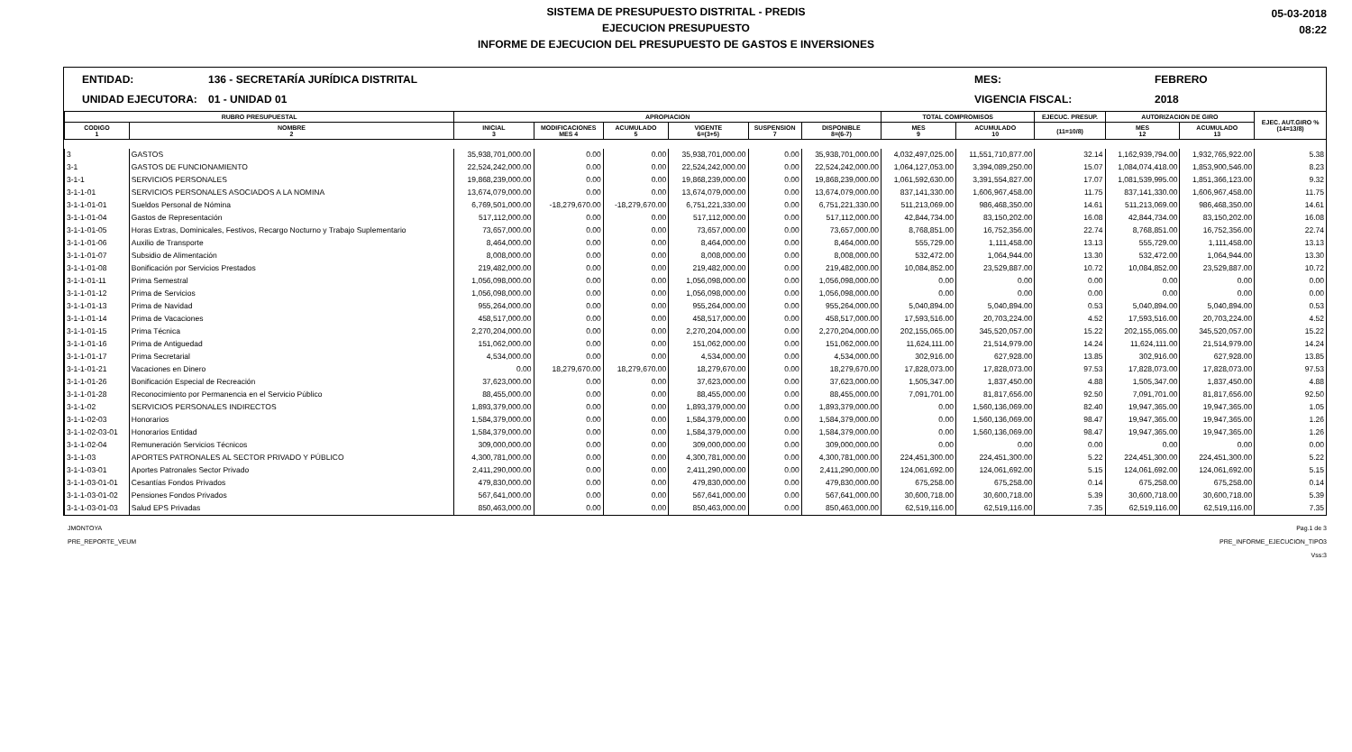SISTEMA DE PRESUPUESTO DISTRITAL - PREDIS
EJECUCION PRESUPUESTO
INFORME DE EJECUCION DEL PRESUPUESTO DE GASTOS E INVERSIONES
05-03-2018
08:22
ENTIDAD: 136 - SECRETARÍA JURÍDICA DISTRITAL MES: FEBRERO UNIDAD EJECUTORA: 01 - UNIDAD 01 VIGENCIA FISCAL: 2018
| RUBRO PRESUPUESTAL | | APROPIACION | | | | | | TOTAL COMPROMISOS | | EJECUC. PRESUP. | AUTORIZACION DE GIRO | | EJEC. AUT.GIRO % (14=13/8) |
| --- | --- | --- | --- | --- | --- | --- | --- | --- | --- | --- | --- | --- | --- |
| CODIGO 1 | NOMBRE 2 | INICIAL 3 | MODIFICACIONES MES 4 | ACUMULADO 5 | VIGENTE 6=(3+5) | SUSPENSION 7 | DISPONIBLE 8=(6-7) | MES 9 | ACUMULADO 10 | (11=10/8) | MES 12 | ACUMULADO 13 | |
| 3 | GASTOS | 35,938,701,000.00 | 0.00 | 0.00 | 35,938,701,000.00 | 0.00 | 35,938,701,000.00 | 4,032,497,025.00 | 11,551,710,877.00 | 32.14 | 1,162,939,794.00 | 1,932,765,922.00 | 5.38 |
| 3-1 | GASTOS DE FUNCIONAMIENTO | 22,524,242,000.00 | 0.00 | 0.00 | 22,524,242,000.00 | 0.00 | 22,524,242,000.00 | 1,064,127,053.00 | 3,394,089,250.00 | 15.07 | 1,084,074,418.00 | 1,853,900,546.00 | 8.23 |
| 3-1-1 | SERVICIOS PERSONALES | 19,868,239,000.00 | 0.00 | 0.00 | 19,868,239,000.00 | 0.00 | 19,868,239,000.00 | 1,061,592,630.00 | 3,391,554,827.00 | 17.07 | 1,081,539,995.00 | 1,851,366,123.00 | 9.32 |
| 3-1-1-01 | SERVICIOS PERSONALES ASOCIADOS A LA NOMINA | 13,674,079,000.00 | 0.00 | 0.00 | 13,674,079,000.00 | 0.00 | 13,674,079,000.00 | 837,141,330.00 | 1,606,967,458.00 | 11.75 | 837,141,330.00 | 1,606,967,458.00 | 11.75 |
| 3-1-1-01-01 | Sueldos Personal de Nómina | 6,769,501,000.00 | -18,279,670.00 | -18,279,670.00 | 6,751,221,330.00 | 0.00 | 6,751,221,330.00 | 511,213,069.00 | 986,468,350.00 | 14.61 | 511,213,069.00 | 986,468,350.00 | 14.61 |
| 3-1-1-01-04 | Gastos de Representación | 517,112,000.00 | 0.00 | 0.00 | 517,112,000.00 | 0.00 | 517,112,000.00 | 42,844,734.00 | 83,150,202.00 | 16.08 | 42,844,734.00 | 83,150,202.00 | 16.08 |
| 3-1-1-01-05 | Horas Extras, Dominicales, Festivos, Recargo Nocturno y Trabajo Suplementario | 73,657,000.00 | 0.00 | 0.00 | 73,657,000.00 | 0.00 | 73,657,000.00 | 8,768,851.00 | 16,752,356.00 | 22.74 | 8,768,851.00 | 16,752,356.00 | 22.74 |
| 3-1-1-01-06 | Auxilio de Transporte | 8,464,000.00 | 0.00 | 0.00 | 8,464,000.00 | 0.00 | 8,464,000.00 | 555,729.00 | 1,111,458.00 | 13.13 | 555,729.00 | 1,111,458.00 | 13.13 |
| 3-1-1-01-07 | Subsidio de Alimentación | 8,008,000.00 | 0.00 | 0.00 | 8,008,000.00 | 0.00 | 8,008,000.00 | 532,472.00 | 1,064,944.00 | 13.30 | 532,472.00 | 1,064,944.00 | 13.30 |
| 3-1-1-01-08 | Bonificación por Servicios Prestados | 219,482,000.00 | 0.00 | 0.00 | 219,482,000.00 | 0.00 | 219,482,000.00 | 10,084,852.00 | 23,529,887.00 | 10.72 | 10,084,852.00 | 23,529,887.00 | 10.72 |
| 3-1-1-01-11 | Prima Semestral | 1,056,098,000.00 | 0.00 | 0.00 | 1,056,098,000.00 | 0.00 | 1,056,098,000.00 | 0.00 | 0.00 | 0.00 | 0.00 | 0.00 | 0.00 |
| 3-1-1-01-12 | Prima de Servicios | 1,056,098,000.00 | 0.00 | 0.00 | 1,056,098,000.00 | 0.00 | 1,056,098,000.00 | 0.00 | 0.00 | 0.00 | 0.00 | 0.00 | 0.00 |
| 3-1-1-01-13 | Prima de Navidad | 955,264,000.00 | 0.00 | 0.00 | 955,264,000.00 | 0.00 | 955,264,000.00 | 5,040,894.00 | 5,040,894.00 | 0.53 | 5,040,894.00 | 5,040,894.00 | 0.53 |
| 3-1-1-01-14 | Prima de Vacaciones | 458,517,000.00 | 0.00 | 0.00 | 458,517,000.00 | 0.00 | 458,517,000.00 | 17,593,516.00 | 20,703,224.00 | 4.52 | 17,593,516.00 | 20,703,224.00 | 4.52 |
| 3-1-1-01-15 | Prima Técnica | 2,270,204,000.00 | 0.00 | 0.00 | 2,270,204,000.00 | 0.00 | 2,270,204,000.00 | 202,155,065.00 | 345,520,057.00 | 15.22 | 202,155,065.00 | 345,520,057.00 | 15.22 |
| 3-1-1-01-16 | Prima de Antiguedad | 151,062,000.00 | 0.00 | 0.00 | 151,062,000.00 | 0.00 | 151,062,000.00 | 11,624,111.00 | 21,514,979.00 | 14.24 | 11,624,111.00 | 21,514,979.00 | 14.24 |
| 3-1-1-01-17 | Prima Secretarial | 4,534,000.00 | 0.00 | 0.00 | 4,534,000.00 | 0.00 | 4,534,000.00 | 302,916.00 | 627,928.00 | 13.85 | 302,916.00 | 627,928.00 | 13.85 |
| 3-1-1-01-21 | Vacaciones en Dinero | 0.00 | 18,279,670.00 | 18,279,670.00 | 18,279,670.00 | 0.00 | 18,279,670.00 | 17,828,073.00 | 17,828,073.00 | 97.53 | 17,828,073.00 | 17,828,073.00 | 97.53 |
| 3-1-1-01-26 | Bonificación Especial de Recreación | 37,623,000.00 | 0.00 | 0.00 | 37,623,000.00 | 0.00 | 37,623,000.00 | 1,505,347.00 | 1,837,450.00 | 4.88 | 1,505,347.00 | 1,837,450.00 | 4.88 |
| 3-1-1-01-28 | Reconocimiento por Permanencia en el Servicio Público | 88,455,000.00 | 0.00 | 0.00 | 88,455,000.00 | 0.00 | 88,455,000.00 | 7,091,701.00 | 81,817,656.00 | 92.50 | 7,091,701.00 | 81,817,656.00 | 92.50 |
| 3-1-1-02 | SERVICIOS PERSONALES INDIRECTOS | 1,893,379,000.00 | 0.00 | 0.00 | 1,893,379,000.00 | 0.00 | 1,893,379,000.00 | 0.00 | 1,560,136,069.00 | 82.40 | 19,947,365.00 | 19,947,365.00 | 1.05 |
| 3-1-1-02-03 | Honorarios | 1,584,379,000.00 | 0.00 | 0.00 | 1,584,379,000.00 | 0.00 | 1,584,379,000.00 | 0.00 | 1,560,136,069.00 | 98.47 | 19,947,365.00 | 19,947,365.00 | 1.26 |
| 3-1-1-02-03-01 | Honorarios Entidad | 1,584,379,000.00 | 0.00 | 0.00 | 1,584,379,000.00 | 0.00 | 1,584,379,000.00 | 0.00 | 1,560,136,069.00 | 98.47 | 19,947,365.00 | 19,947,365.00 | 1.26 |
| 3-1-1-02-04 | Remuneración Servicios Técnicos | 309,000,000.00 | 0.00 | 0.00 | 309,000,000.00 | 0.00 | 309,000,000.00 | 0.00 | 0.00 | 0.00 | 0.00 | 0.00 | 0.00 |
| 3-1-1-03 | APORTES PATRONALES AL SECTOR PRIVADO Y PÚBLICO | 4,300,781,000.00 | 0.00 | 0.00 | 4,300,781,000.00 | 0.00 | 4,300,781,000.00 | 224,451,300.00 | 224,451,300.00 | 5.22 | 224,451,300.00 | 224,451,300.00 | 5.22 |
| 3-1-1-03-01 | Aportes Patronales Sector Privado | 2,411,290,000.00 | 0.00 | 0.00 | 2,411,290,000.00 | 0.00 | 2,411,290,000.00 | 124,061,692.00 | 124,061,692.00 | 5.15 | 124,061,692.00 | 124,061,692.00 | 5.15 |
| 3-1-1-03-01-01 | Cesantías Fondos Privados | 479,830,000.00 | 0.00 | 0.00 | 479,830,000.00 | 0.00 | 479,830,000.00 | 675,258.00 | 675,258.00 | 0.14 | 675,258.00 | 675,258.00 | 0.14 |
| 3-1-1-03-01-02 | Pensiones Fondos Privados | 567,641,000.00 | 0.00 | 0.00 | 567,641,000.00 | 0.00 | 567,641,000.00 | 30,600,718.00 | 30,600,718.00 | 5.39 | 30,600,718.00 | 30,600,718.00 | 5.39 |
| 3-1-1-03-01-03 | Salud EPS Privadas | 850,463,000.00 | 0.00 | 0.00 | 850,463,000.00 | 0.00 | 850,463,000.00 | 62,519,116.00 | 62,519,116.00 | 7.35 | 62,519,116.00 | 62,519,116.00 | 7.35 |
JMONTOYA
PRE_REPORTE_VEUM
Pag.1 de 3
PRE_INFORME_EJECUCION_TIPO3
Vss:3